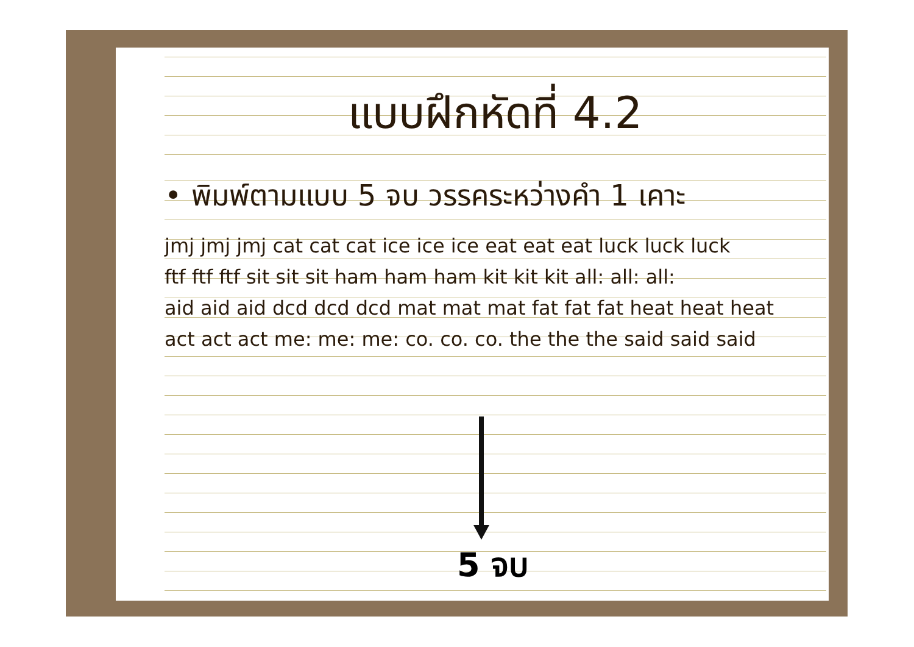แบบฝึกหัดที่ 4.2
• พิมพ์ตามแบบ 5 จบ วรรคระหว่างคำ 1 เคาะ
jmj jmj jmj cat cat cat ice ice ice eat eat eat luck luck luck
ftf ftf ftf sit sit sit ham ham ham kit kit kit all: all: all:
aid aid aid dcd dcd dcd mat mat mat fat fat fat heat heat heat
act act act me: me: me: co. co. co. the the the said said said
5 จบ